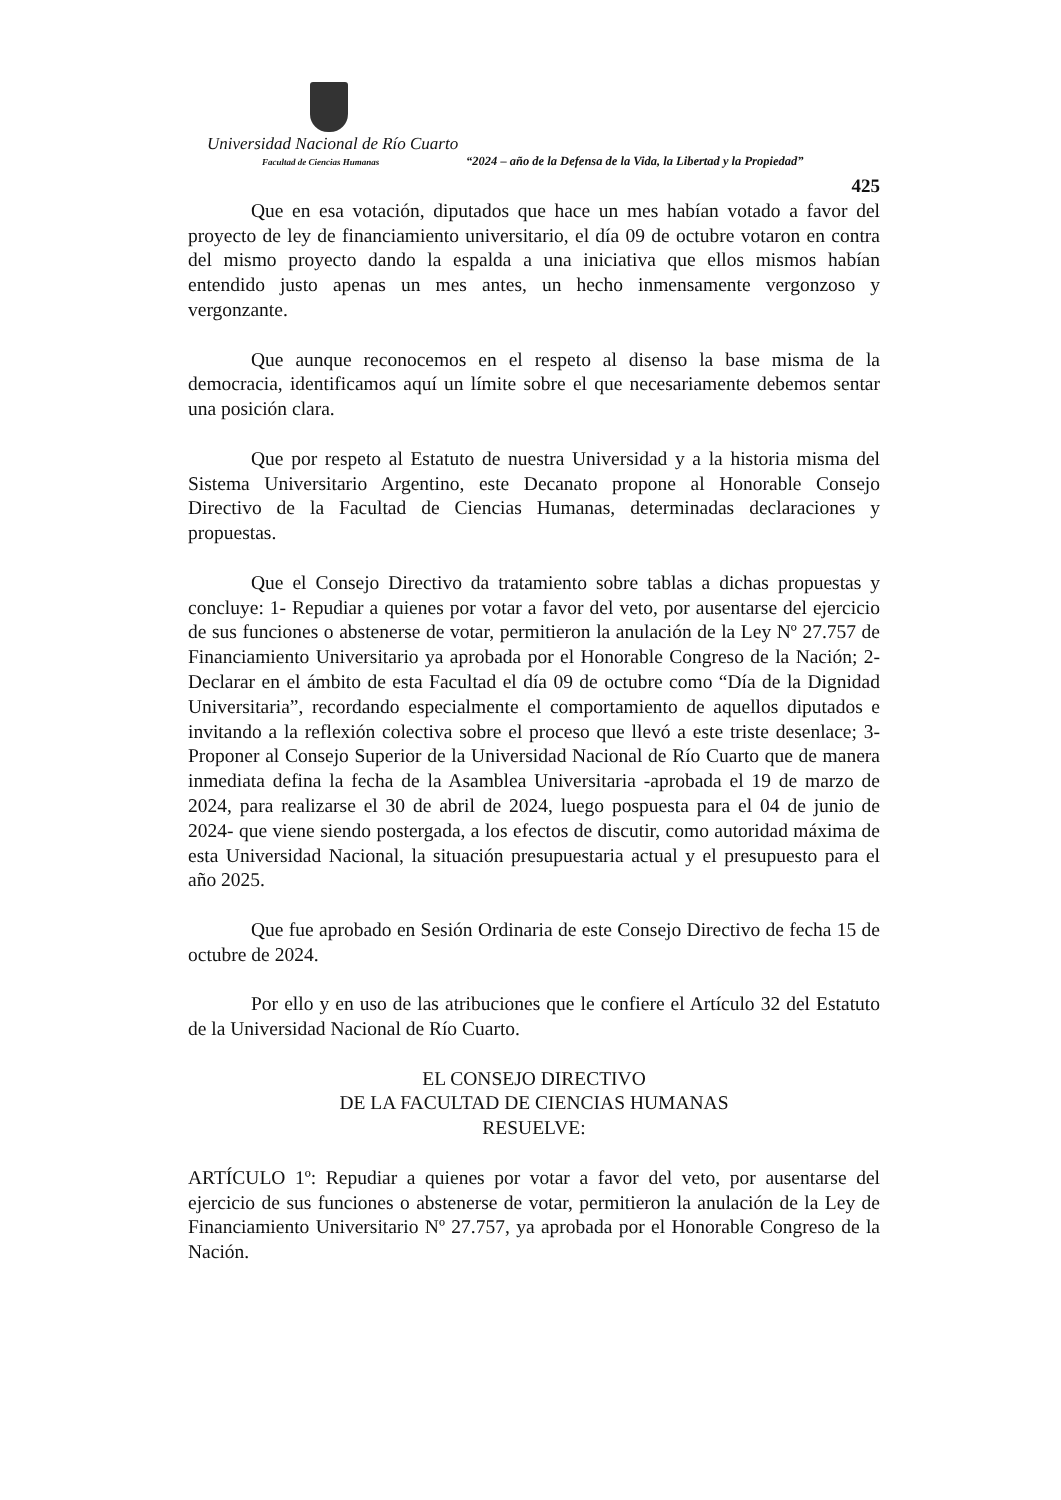Universidad Nacional de Río Cuarto
Facultad de Ciencias Humanas
“2024 – año de la Defensa de la Vida, la Libertad y la Propiedad”
425
Que en esa votación, diputados que hace un mes habían votado a favor del proyecto de ley de financiamiento universitario, el día 09 de octubre votaron en contra del mismo proyecto dando la espalda a una iniciativa que ellos mismos habían entendido justo apenas un mes antes, un hecho inmensamente vergonzoso y vergonzante.
Que aunque reconocemos en el respeto al disenso la base misma de la democracia, identificamos aquí un límite sobre el que necesariamente debemos sentar una posición clara.
Que por respeto al Estatuto de nuestra Universidad y a la historia misma del Sistema Universitario Argentino, este Decanato propone al Honorable Consejo Directivo de la Facultad de Ciencias Humanas, determinadas declaraciones y propuestas.
Que el Consejo Directivo da tratamiento sobre tablas a dichas propuestas y concluye: 1- Repudiar a quienes por votar a favor del veto, por ausentarse del ejercicio de sus funciones o abstenerse de votar, permitieron la anulación de la Ley Nº 27.757 de Financiamiento Universitario ya aprobada por el Honorable Congreso de la Nación; 2- Declarar en el ámbito de esta Facultad el día 09 de octubre como “Día de la Dignidad Universitaria”, recordando especialmente el comportamiento de aquellos diputados e invitando a la reflexión colectiva sobre el proceso que llevó a este triste desenlace; 3- Proponer al Consejo Superior de la Universidad Nacional de Río Cuarto que de manera inmediata defina la fecha de la Asamblea Universitaria -aprobada el 19 de marzo de 2024, para realizarse el 30 de abril de 2024, luego pospuesta para el 04 de junio de 2024- que viene siendo postergada, a los efectos de discutir, como autoridad máxima de esta Universidad Nacional, la situación presupuestaria actual y el presupuesto para el año 2025.
Que fue aprobado en Sesión Ordinaria de este Consejo Directivo de fecha 15 de octubre de 2024.
Por ello y en uso de las atribuciones que le confiere el Artículo 32 del Estatuto de la Universidad Nacional de Río Cuarto.
EL CONSEJO DIRECTIVO
DE LA FACULTAD DE CIENCIAS HUMANAS
RESUELVE:
ARTÍCULO 1º: Repudiar a quienes por votar a favor del veto, por ausentarse del ejercicio de sus funciones o abstenerse de votar, permitieron la anulación de la Ley de Financiamiento Universitario Nº 27.757, ya aprobada por el Honorable Congreso de la Nación.